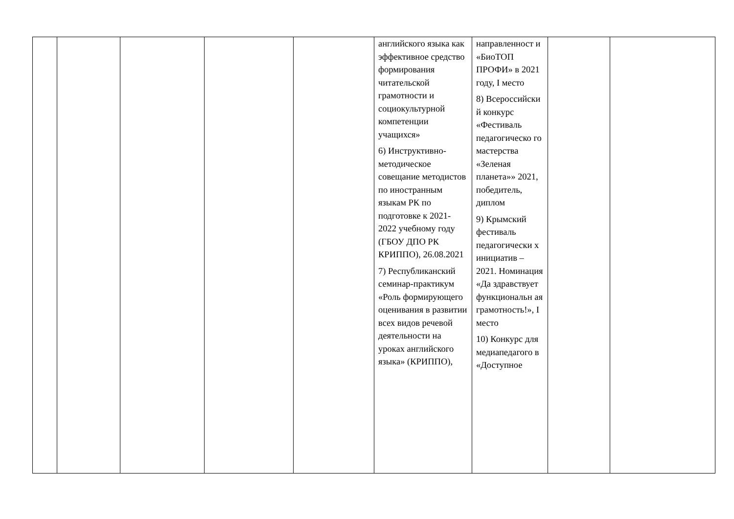| | | | | | английского языка как эффективное средство формирования читательской грамотности и социокультурной компетенции учащихся» 6) Инструктивно-методическое совещание методистов по иностранным языкам РК по подготовке к 2021-2022 учебному году (ГБОУ ДПО РК КРИППО), 26.08.2021 7) Республиканский семинар-практикум «Роль формирующего оценивания в развитии всех видов речевой деятельности на уроках английского языка» (КРИППО), | направленност и «БиоТОП ПРОФИ» в 2021 году, I место 8) Всероссийски й конкурс «Фестиваль педагогическо го мастерства «Зеленая планета»» 2021, победитель, диплом 9) Крымский фестиваль педагогически х инициатив – 2021. Номинация «Да здравствует функциональн ая грамотность!», I место 10) Конкурс для медиапедагого в «Доступное | | |